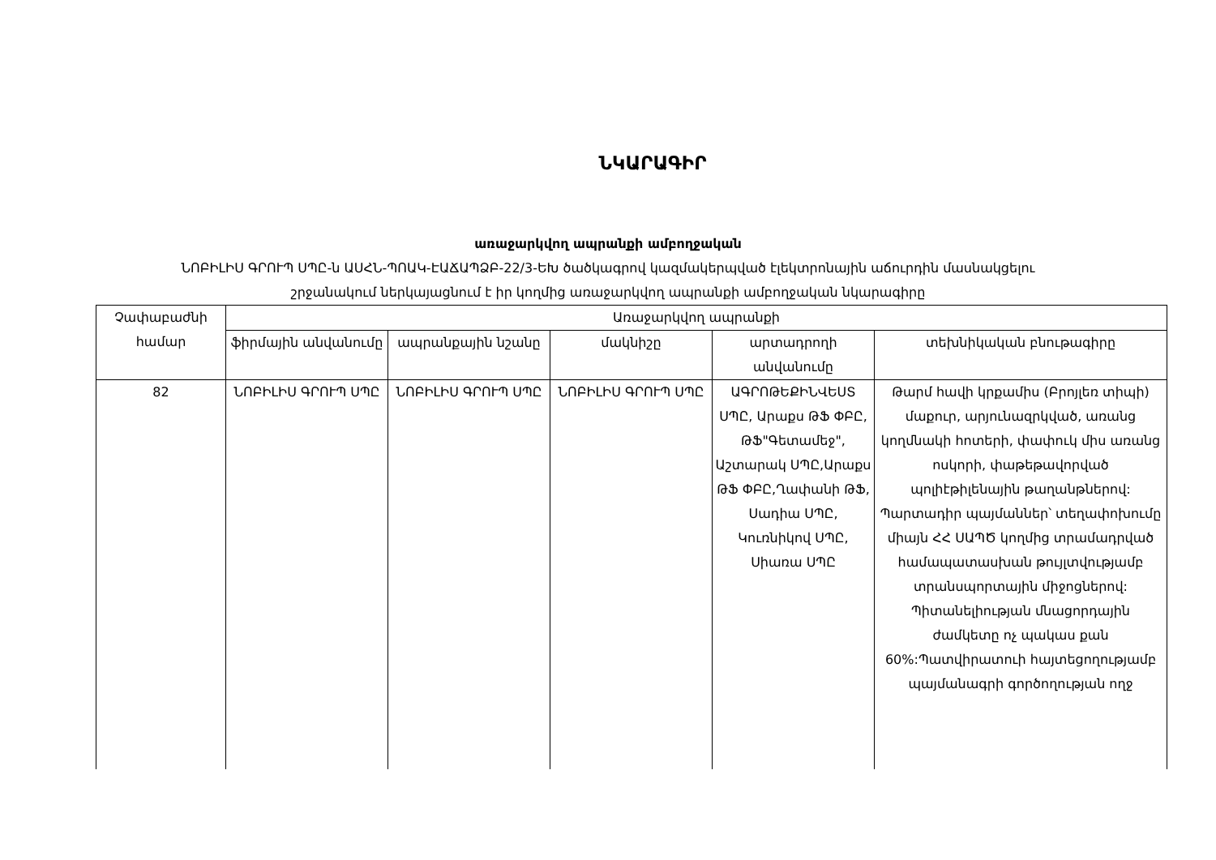ՆԿԱՐԱԳԻՐ
առաջարկվող ապրանքի ամբողջական
ՆՈԲԻԼԻՍ ԳՐՈՒՊ ՍՊԸ-ն ԱՍՀՆ-ՊՈԱԿ-ԷԱՃԱՊՁԲ-22/3-ԵԽ ծածկագրով կազմակերպված էլեկտրոնային աճուրդին մասնակցելու
շրջանակում ներկայացնում է իր կողմից առաջարկվող ապրանքի ամբողջական նկարագիրը
| Չափաբաժնի համար | Առաջարկվող ապրանքի | | | | |
| --- | --- | --- | --- | --- | --- |
| | ֆիրմային անվանումը | ապրանքային նշանը | մակնիշը | արտադրողի անվանումը | տեխնիկական բնութագիրը |
| 82 | ՆՈԲԻԼԻՍ ԳՐՈՒՊ ՍՊԸ | ՆՈԲԻԼԻՍ ԳՐՈՒՊ ՍՊԸ | ՆՈԲԻԼԻՍ ԳՐՈՒՊ ՍՊԸ | ԱԳՐՈԹԵՔԻՆՎԵՍՏ ՍՊԸ, Արաքս ԹՖ ՓԲԸ, ԹՖ"Գետամեջ", Աշտարակ ՍՊԸ,Արաքս ԹՖ ՓԲԸ,Ղափանի ԹՖ, Սադիա ՍՊԸ, Կուռնիկով ՍՊԸ, Սիառա ՍՊԸ | Թարմ հավի կրքամիս (Բրոյլեռ տիպի) մաքուր, արյունազրկված, առանց կողմնակի հոտերի, փափուկ միս առանց ոսկորի, փաթեթավորված պոլիէթիլենային թաղանթներով: Պարտադիր պայմաններ՝ տեղափոխումը միայն ՀՀ ՍԱՊԾ կողմից տրամադրված համապատասխան թույլտվությամբ տրանսպորտային միջոցներով: Պիտանելիության մնացորդային ժամկետը ոչ պակաս քան 60%:Պատվիրատուի հայտեցողությամբ պայմանագրի գործողության ողջ |